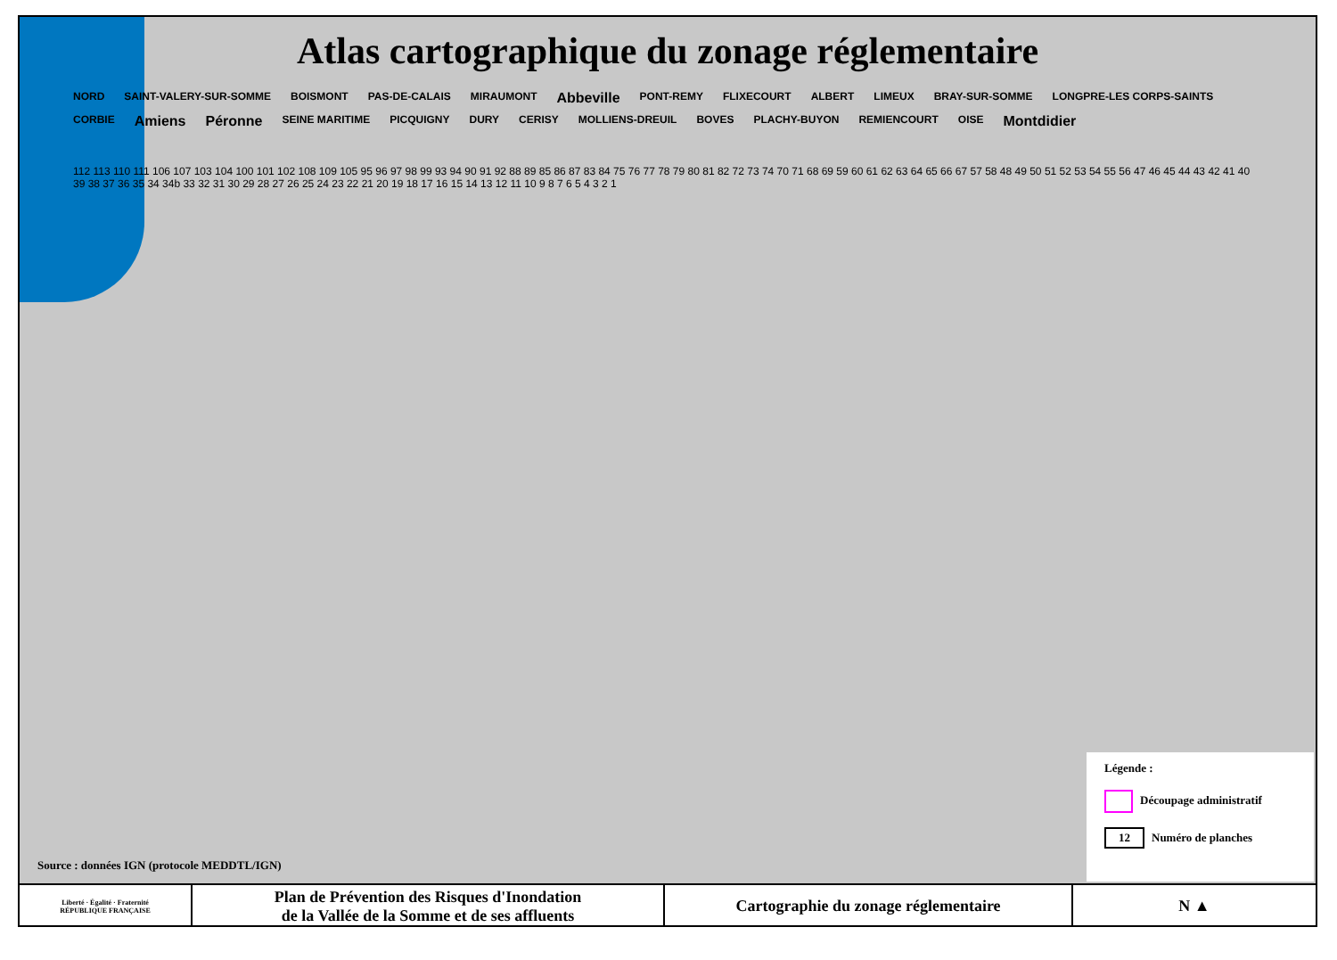Atlas cartographique du zonage réglementaire
NORD SAINT-VALERY-SUR-SOMME BOISMONT PAS-DE-CALAIS MIRAUMONT Abbeville PONT-REMY FLIXECOURT ALBERT LIMEUX BRAY-SUR-SOMME LONGPRE-LES CORPS-SAINTS CORBIE Amiens Péronne SEINE MARITIME PICQUIGNY DURY CERISY MOLLIENS-DREUIL BOVES PLACHY-BUYON REMIENCOURT OISE Montdidier
112 113 110 111 106 107 103 104 100 101 102 108 109 105 95 96 97 98 99 93 94 90 91 92 88 89 85 86 87 83 84 75 76 77 78 79 80 81 82 72 73 74 70 71 68 69 59 60 61 62 63 64 65 66 67 57 58 48 49 50 51 52 53 54 55 56 47 46 45 44 43 42 41 40 39 38 37 36 35 34 34b 33 32 31 30 29 28 27 26 25 24 23 22 21 20 19 18 17 16 15 14 13 12 11 10 9 8 7 6 5 4 3 2 1
Source : données IGN (protocole MEDDTL/IGN)
Légende :
Découpage administratif
12 Numéro de planches
| Liberté · Égalité · Fraternité RÉPUBLIQUE FRANÇAISE | Plan de Prévention des Risques d'Inondation de la Vallée de la Somme et de ses affluents | Cartographie du zonage réglementaire | N ▲ |